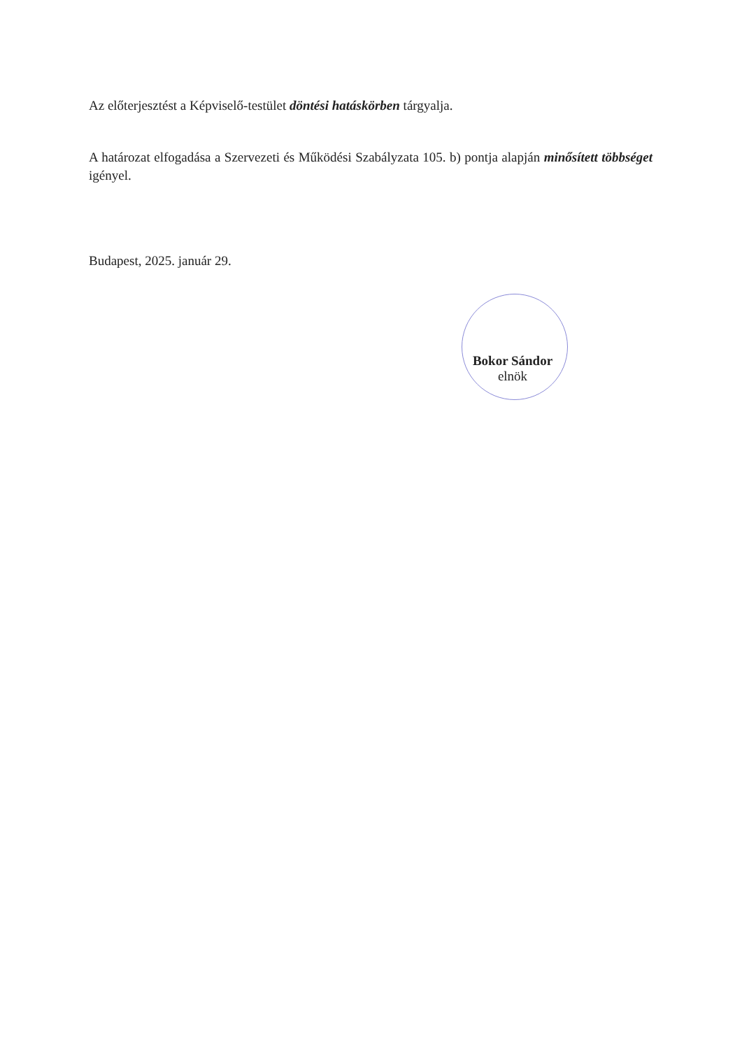Az előterjesztést a Képviselő-testület döntési hatáskörben tárgyalja.
A határozat elfogadása a Szervezeti és Működési Szabályzata 105. b) pontja alapján minősített többséget igényel.
Budapest, 2025. január 29.
Bokor Sándor
elnök